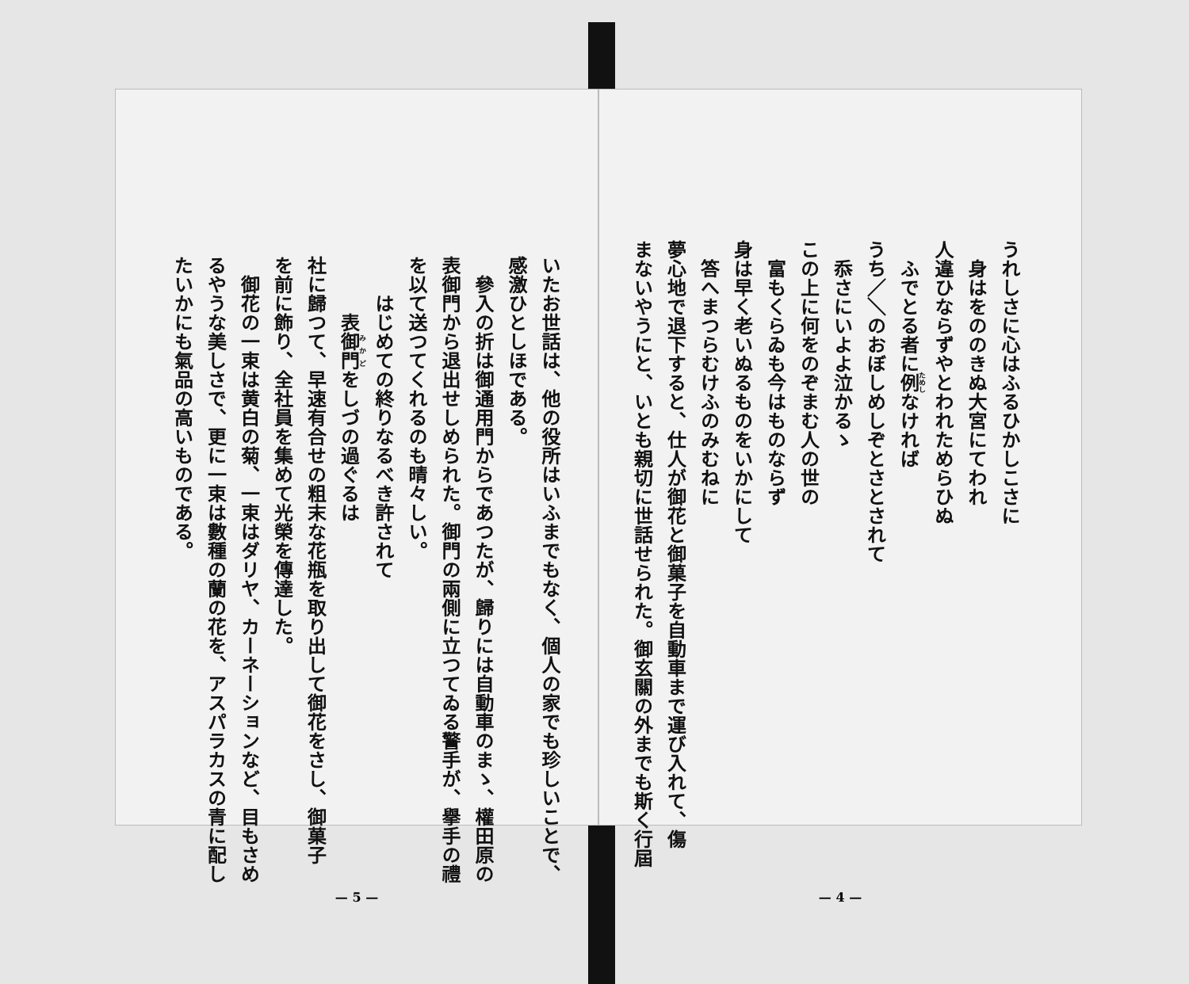うれしさに心はふるひかしこさに
身はをののきぬ大宮にてわれ
人違ひならずやとわれためらひぬ
ふでとる者に例なければ
うち／＼のおぼしめしぞとさとされて
忝さにいよよ泣かるゝ
この上に何をのぞまむ人の世の
富もくらゐも今はものならず
身は早く老いぬるものをいかにして
答へまつらむけふのみむねに
夢心地で退下すると、仕人が御花と御菓子を自動車まで運び入れて、傷
まないやうにと、いとも親切に世話せられた。御玄關の外までも斯く行屆
— 4 —
いたお世話は、他の役所はいふまでもなく、個人の家でも珍しいことで、
感激ひとしほである。
參入の折は御通用門からであつたが、歸りには自動車のまゝ、權田原の
表御門から退出せしめられた。御門の兩側に立つてゐる警手が、擧手の禮
を以て送つてくれるのも晴々しい。
はじめての終りなるべき許されて
表御門をしづの過ぐるは
社に歸つて、早速有合せの粗末な花瓶を取り出して御花をさし、御菓子
を前に飾り、全社員を集めて光榮を傳達した。
御花の一束は黄白の菊、一束はダリヤ、カーネーションなど、目もさめ
るやうな美しさで、更に一束は數種の蘭の花を、アスパラカスの青に配し
たいかにも氣品の高いものである。
— 5 —